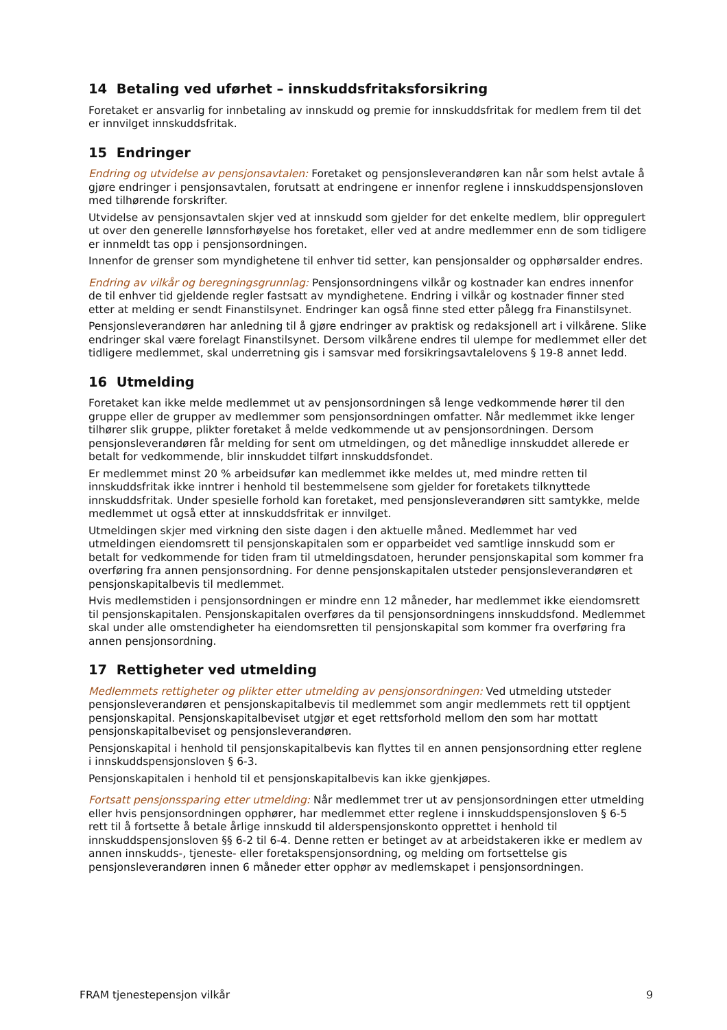14 Betaling ved uførhet – innskuddsfritaksforsikring
Foretaket er ansvarlig for innbetaling av innskudd og premie for innskuddsfritak for medlem frem til det er innvilget innskuddsfritak.
15 Endringer
Endring og utvidelse av pensjonsavtalen: Foretaket og pensjonsleverandøren kan når som helst avtale å gjøre endringer i pensjonsavtalen, forutsatt at endringene er innenfor reglene i innskuddspensjonsloven med tilhørende forskrifter.
Utvidelse av pensjonsavtalen skjer ved at innskudd som gjelder for det enkelte medlem, blir oppregulert ut over den generelle lønnsforhøyelse hos foretaket, eller ved at andre medlemmer enn de som tidligere er innmeldt tas opp i pensjonsordningen.
Innenfor de grenser som myndighetene til enhver tid setter, kan pensjonsalder og opphørsalder endres.
Endring av vilkår og beregningsgrunnlag: Pensjonsordningens vilkår og kostnader kan endres innenfor de til enhver tid gjeldende regler fastsatt av myndighetene. Endring i vilkår og kostnader finner sted etter at melding er sendt Finanstilsynet. Endringer kan også finne sted etter pålegg fra Finanstilsynet.
Pensjonsleverandøren har anledning til å gjøre endringer av praktisk og redaksjonell art i vilkårene. Slike endringer skal være forelagt Finanstilsynet. Dersom vilkårene endres til ulempe for medlemmet eller det tidligere medlemmet, skal underretning gis i samsvar med forsikringsavtalelovens § 19-8 annet ledd.
16 Utmelding
Foretaket kan ikke melde medlemmet ut av pensjonsordningen så lenge vedkommende hører til den gruppe eller de grupper av medlemmer som pensjonsordningen omfatter. Når medlemmet ikke lenger tilhører slik gruppe, plikter foretaket å melde vedkommende ut av pensjonsordningen. Dersom pensjonsleverandøren får melding for sent om utmeldingen, og det månedlige innskuddet allerede er betalt for vedkommende, blir innskuddet tilført innskuddsfondet.
Er medlemmet minst 20 % arbeidsufør kan medlemmet ikke meldes ut, med mindre retten til innskuddsfritak ikke inntrer i henhold til bestemmelsene som gjelder for foretakets tilknyttede innskuddsfritak. Under spesielle forhold kan foretaket, med pensjonsleverandøren sitt samtykke, melde medlemmet ut også etter at innskuddsfritak er innvilget.
Utmeldingen skjer med virkning den siste dagen i den aktuelle måned. Medlemmet har ved utmeldingen eiendomsrett til pensjonskapitalen som er opparbeidet ved samtlige innskudd som er betalt for vedkommende for tiden fram til utmeldingsdatoen, herunder pensjonskapital som kommer fra overføring fra annen pensjonsordning. For denne pensjonskapitalen utsteder pensjonsleverandøren et pensjonskapitalbevis til medlemmet.
Hvis medlemstiden i pensjonsordningen er mindre enn 12 måneder, har medlemmet ikke eiendomsrett til pensjonskapitalen. Pensjonskapitalen overføres da til pensjonsordningens innskuddsfond. Medlemmet skal under alle omstendigheter ha eiendomsretten til pensjonskapital som kommer fra overføring fra annen pensjonsordning.
17 Rettigheter ved utmelding
Medlemmets rettigheter og plikter etter utmelding av pensjonsordningen: Ved utmelding utsteder pensjonsleverandøren et pensjonskapitalbevis til medlemmet som angir medlemmets rett til opptjent pensjonskapital. Pensjonskapitalbeviset utgjør et eget rettsforhold mellom den som har mottatt pensjonskapitalbeviset og pensjonsleverandøren.
Pensjonskapital i henhold til pensjonskapitalbevis kan flyttes til en annen pensjonsordning etter reglene i innskuddspensjonsloven § 6-3.
Pensjonskapitalen i henhold til et pensjonskapitalbevis kan ikke gjenkjøpes.
Fortsatt pensjonssparing etter utmelding: Når medlemmet trer ut av pensjonsordningen etter utmelding eller hvis pensjonsordningen opphører, har medlemmet etter reglene i innskuddspensjonsloven § 6-5 rett til å fortsette å betale årlige innskudd til alderspensjonskonto opprettet i henhold til innskuddspensjonsloven §§ 6-2 til 6-4. Denne retten er betinget av at arbeidstakeren ikke er medlem av annen innskudds-, tjeneste- eller foretakspensjonsordning, og melding om fortsettelse gis pensjonsleverandøren innen 6 måneder etter opphør av medlemskapet i pensjonsordningen.
FRAM tjenestepensjon vilkår 9